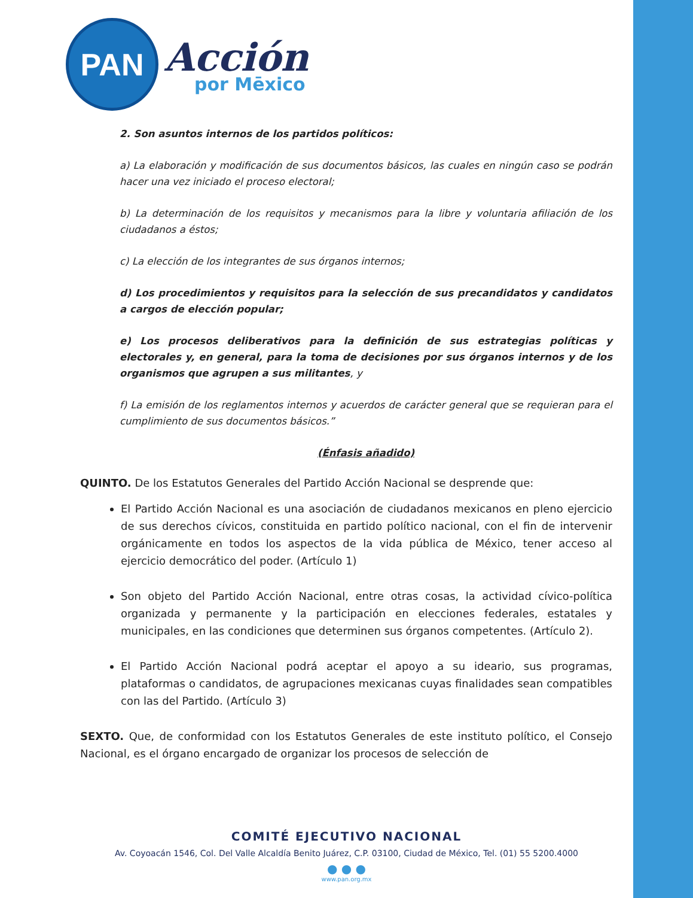PAN
Acción
por Mēxico
2. Son asuntos internos de los partidos políticos:
a) La elaboración y modificación de sus documentos básicos, las cuales en ningún caso se podrán hacer una vez iniciado el proceso electoral;
b) La determinación de los requisitos y mecanismos para la libre y voluntaria afiliación de los ciudadanos a éstos;
c) La elección de los integrantes de sus órganos internos;
d) Los procedimientos y requisitos para la selección de sus precandidatos y candidatos a cargos de elección popular;
e) Los procesos deliberativos para la definición de sus estrategias políticas y electorales y, en general, para la toma de decisiones por sus órganos internos y de los organismos que agrupen a sus militantes, y
f) La emisión de los reglamentos internos y acuerdos de carácter general que se requieran para el cumplimiento de sus documentos básicos.”
(Énfasis añadido)
QUINTO. De los Estatutos Generales del Partido Acción Nacional se desprende que:
El Partido Acción Nacional es una asociación de ciudadanos mexicanos en pleno ejercicio de sus derechos cívicos, constituida en partido político nacional, con el fin de intervenir orgánicamente en todos los aspectos de la vida pública de México, tener acceso al ejercicio democrático del poder. (Artículo 1)
Son objeto del Partido Acción Nacional, entre otras cosas, la actividad cívico-política organizada y permanente y la participación en elecciones federales, estatales y municipales, en las condiciones que determinen sus órganos competentes. (Artículo 2).
El Partido Acción Nacional podrá aceptar el apoyo a su ideario, sus programas, plataformas o candidatos, de agrupaciones mexicanas cuyas finalidades sean compatibles con las del Partido. (Artículo 3)
SEXTO. Que, de conformidad con los Estatutos Generales de este instituto político, el Consejo Nacional, es el órgano encargado de organizar los procesos de selección de
COMITÉ EJECUTIVO NACIONAL
Av. Coyoacán 1546, Col. Del Valle Alcaldía Benito Juárez, C.P. 03100, Ciudad de México, Tel. (01) 55 5200.4000
● ● ●
www.pan.org.mx